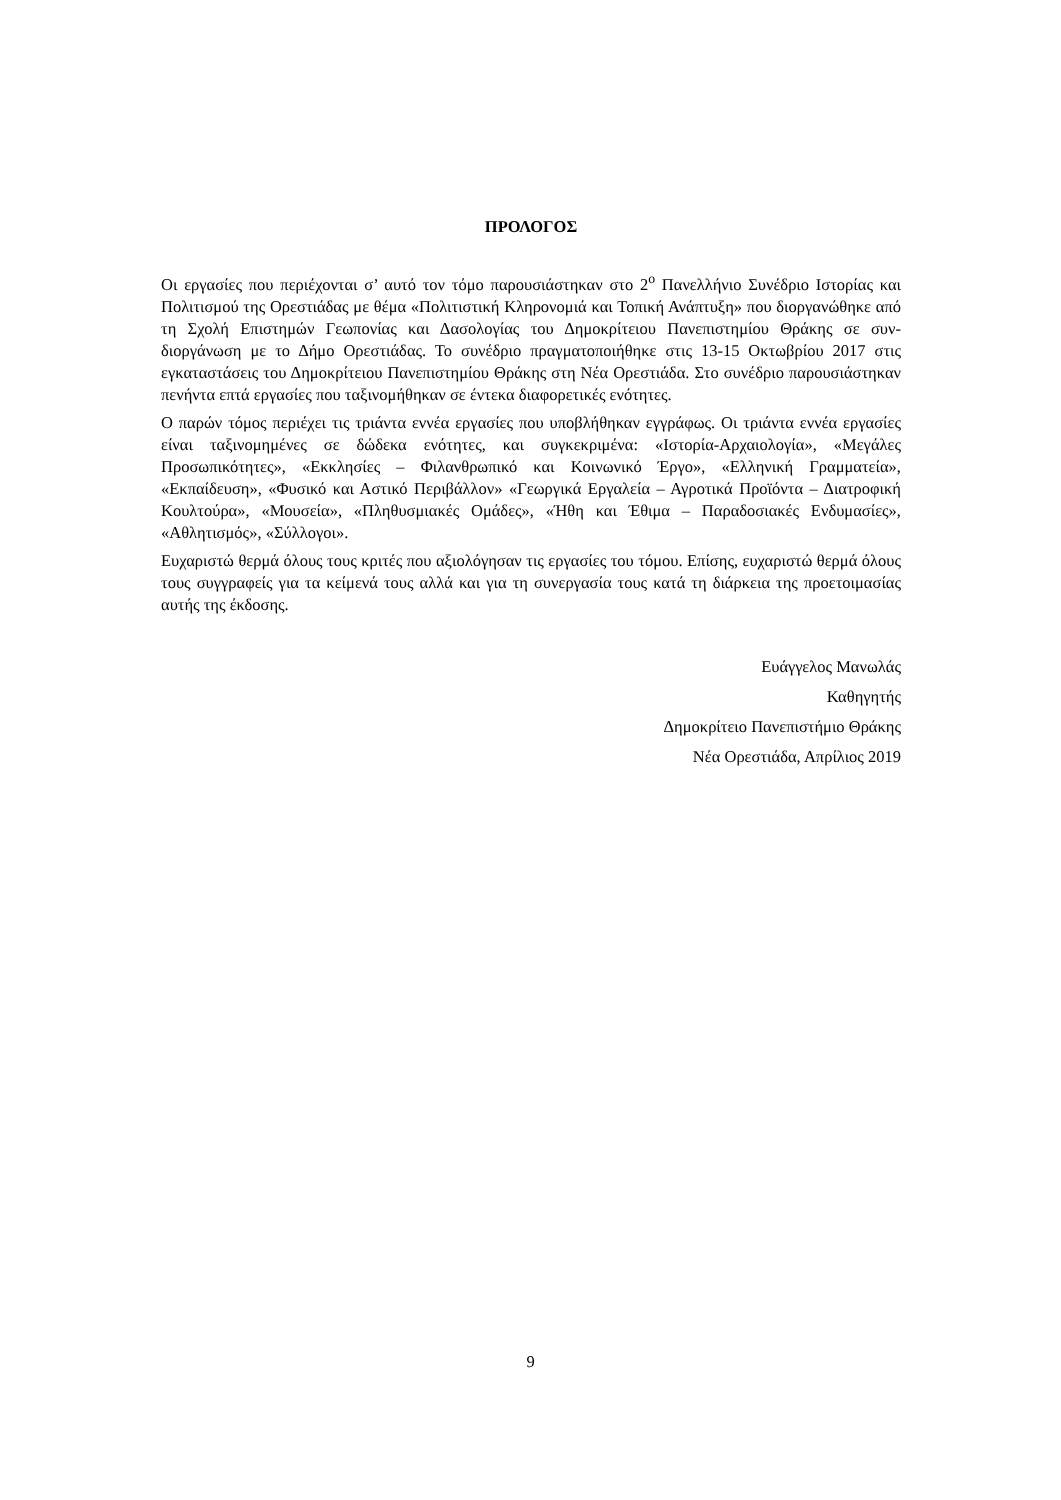ΠΡΟΛΟΓΟΣ
Οι εργασίες που περιέχονται σ’ αυτό τον τόμο παρουσιάστηκαν στο 2<sup>ο</sup> Πανελλήνιο Συνέδριο Ιστορίας και Πολιτισμού της Ορεστιάδας με θέμα «Πολιτιστική Κληρονομιά και Τοπική Ανάπτυξη» που διοργανώθηκε από τη Σχολή Επιστημών Γεωπονίας και Δασολογίας του Δημοκρίτειου Πανεπιστημίου Θράκης σε συν-διοργάνωση με το Δήμο Ορεστιάδας. Το συνέδριο πραγματοποιήθηκε στις 13-15 Οκτωβρίου 2017 στις εγκαταστάσεις του Δημοκρίτειου Πανεπιστημίου Θράκης στη Νέα Ορεστιάδα. Στο συνέδριο παρουσιάστηκαν πενήντα επτά εργασίες που ταξινομήθηκαν σε έντεκα διαφορετικές ενότητες.
Ο παρών τόμος περιέχει τις τριάντα εννέα εργασίες που υποβλήθηκαν εγγράφως. Οι τριάντα εννέα εργασίες είναι ταξινομημένες σε δώδεκα ενότητες, και συγκεκριμένα: «Ιστορία-Αρχαιολογία», «Μεγάλες Προσωπικότητες», «Εκκλησίες – Φιλανθρωπικό και Κοινωνικό Έργο», «Ελληνική Γραμματεία», «Εκπαίδευση», «Φυσικό και Αστικό Περιβάλλον» «Γεωργικά Εργαλεία – Αγροτικά Προϊόντα – Διατροφική Κουλτούρα», «Μουσεία», «Πληθυσμιακές Ομάδες», «Ήθη και Έθιμα – Παραδοσιακές Ενδυμασίες», «Αθλητισμός», «Σύλλογοι».
Ευχαριστώ θερμά όλους τους κριτές που αξιολόγησαν τις εργασίες του τόμου. Επίσης, ευχαριστώ θερμά όλους τους συγγραφείς για τα κείμενά τους αλλά και για τη συνεργασία τους κατά τη διάρκεια της προετοιμασίας αυτής της έκδοσης.
Ευάγγελος Μανωλάς
Καθηγητής
Δημοκρίτειο Πανεπιστήμιο Θράκης
Νέα Ορεστιάδα, Απρίλιος 2019
9